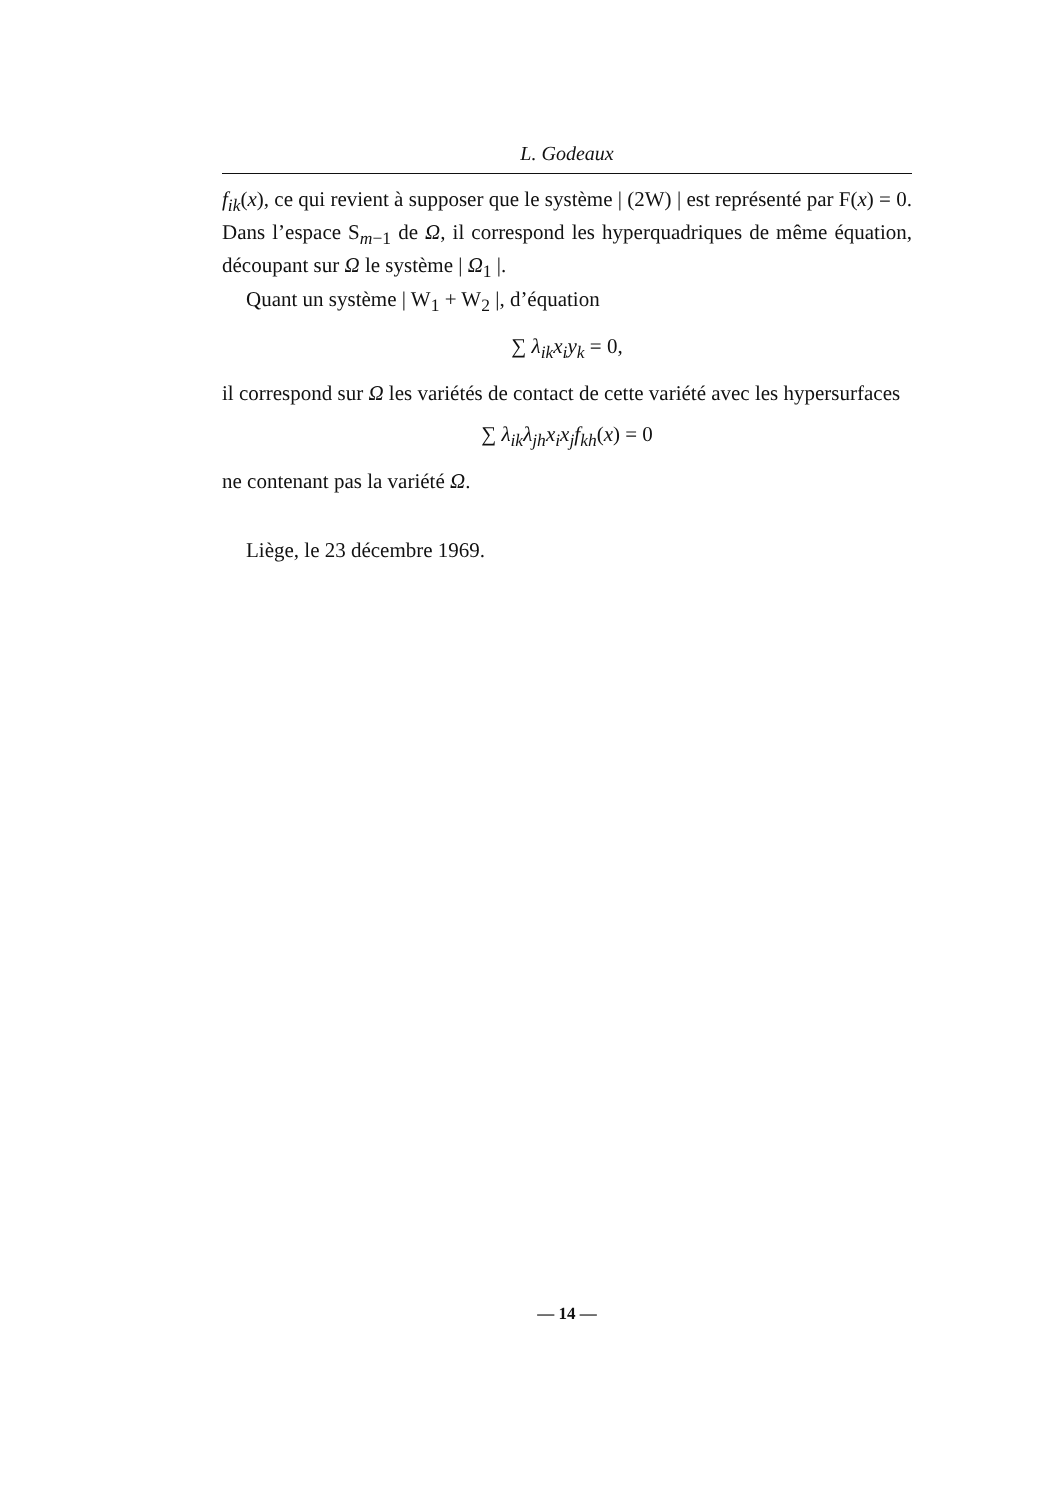L. Godeaux
f<sub>ik</sub>(x), ce qui revient à supposer que le système | (2W) | est représenté par F(x) = 0. Dans l’espace S<sub>m−1</sub> de Ω, il correspond les hyperquadriques de même équation, découpant sur Ω le système | Ω<sub>1</sub> |.
Quant un système | W<sub>1</sub> + W<sub>2</sub> |, d’équation
∑ λ<sub>ik</sub>x<sub>i</sub>y<sub>k</sub> = 0,
il correspond sur Ω les variétés de contact de cette variété avec les hypersurfaces
∑ λ<sub>ik</sub>λ<sub>jh</sub>x<sub>i</sub>x<sub>j</sub>f<sub>kh</sub>(x) = 0
ne contenant pas la variété Ω.
Liège, le 23 décembre 1969.
— 14 —